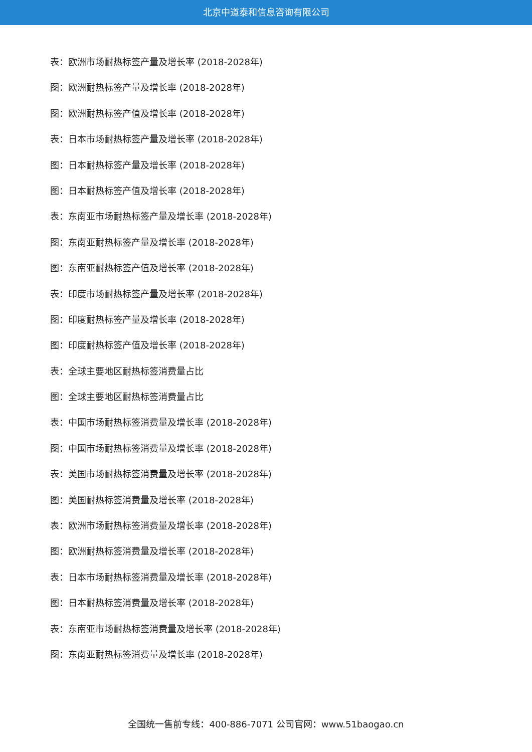北京中道泰和信息咨询有限公司
表：欧洲市场耐热标签产量及增长率 (2018-2028年)
图：欧洲耐热标签产量及增长率 (2018-2028年)
图：欧洲耐热标签产值及增长率 (2018-2028年)
表：日本市场耐热标签产量及增长率 (2018-2028年)
图：日本耐热标签产量及增长率 (2018-2028年)
图：日本耐热标签产值及增长率 (2018-2028年)
表：东南亚市场耐热标签产量及增长率 (2018-2028年)
图：东南亚耐热标签产量及增长率 (2018-2028年)
图：东南亚耐热标签产值及增长率 (2018-2028年)
表：印度市场耐热标签产量及增长率 (2018-2028年)
图：印度耐热标签产量及增长率 (2018-2028年)
图：印度耐热标签产值及增长率 (2018-2028年)
表：全球主要地区耐热标签消费量占比
图：全球主要地区耐热标签消费量占比
表：中国市场耐热标签消费量及增长率 (2018-2028年)
图：中国市场耐热标签消费量及增长率 (2018-2028年)
表：美国市场耐热标签消费量及增长率 (2018-2028年)
图：美国耐热标签消费量及增长率 (2018-2028年)
表：欧洲市场耐热标签消费量及增长率 (2018-2028年)
图：欧洲耐热标签消费量及增长率 (2018-2028年)
表：日本市场耐热标签消费量及增长率 (2018-2028年)
图：日本耐热标签消费量及增长率 (2018-2028年)
表：东南亚市场耐热标签消费量及增长率 (2018-2028年)
图：东南亚耐热标签消费量及增长率 (2018-2028年)
全国统一售前专线：400-886-7071 公司官网：www.51baogao.cn